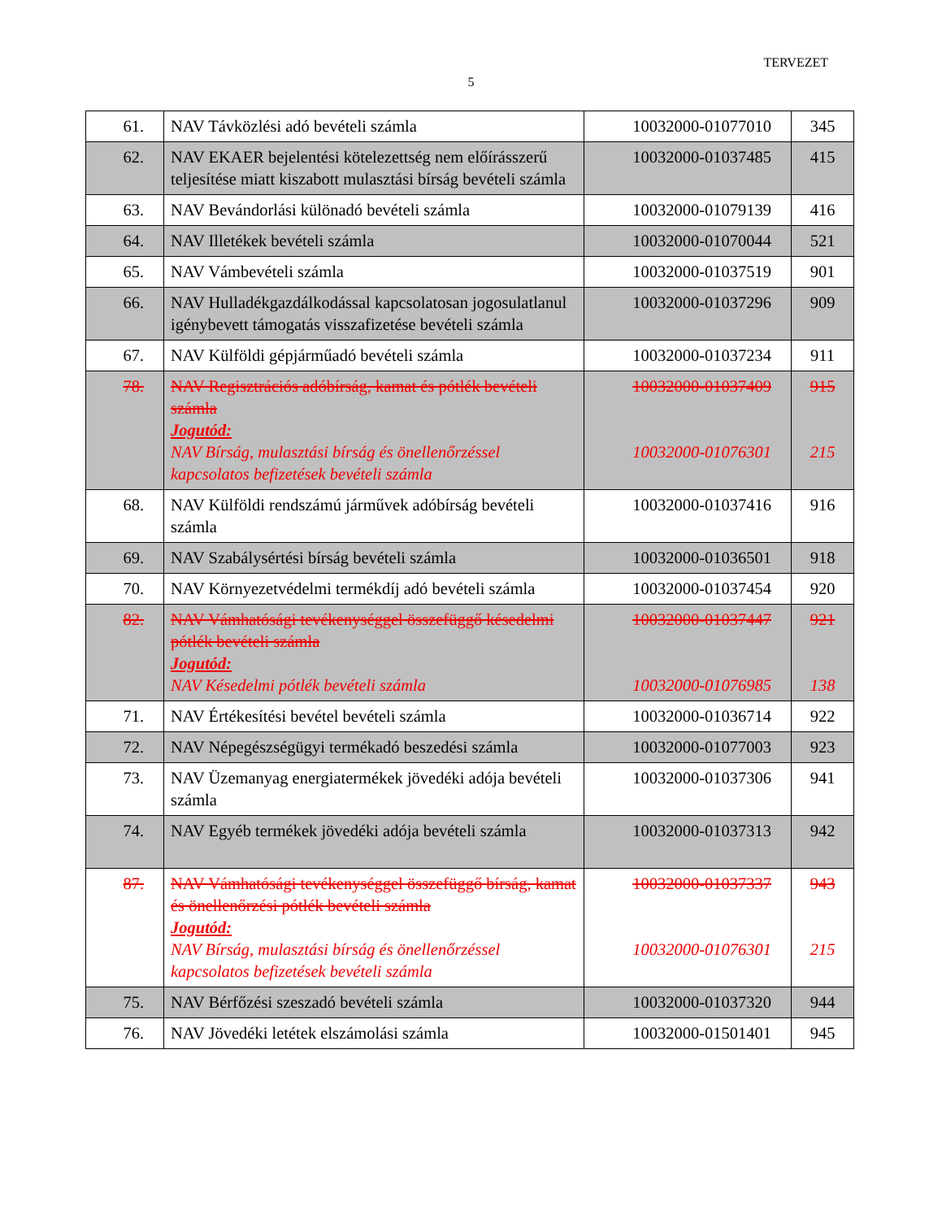TERVEZET
5
| 61. | NAV Távközlési adó bevételi számla | 10032000-01077010 | 345 |
| 62. | NAV EKAER bejelentési kötelezettség nem előírásszerű teljesítése miatt kiszabott mulasztási bírság bevételi számla | 10032000-01037485 | 415 |
| 63. | NAV Bevándorlási különadó bevételi számla | 10032000-01079139 | 416 |
| 64. | NAV Illetékek bevételi számla | 10032000-01070044 | 521 |
| 65. | NAV Vámbevételi számla | 10032000-01037519 | 901 |
| 66. | NAV Hulladékgazdálkodással kapcsolatosan jogosulatlanul igénybevett támogatás visszafizetése bevételi számla | 10032000-01037296 | 909 |
| 67. | NAV Külföldi gépjárműadó bevételi számla | 10032000-01037234 | 911 |
| 78. | NAV Regisztrációs adóbírság, kamat és pótlék bevételi számla Jogutód: NAV Bírság, mulasztási bírság és önellenőrzéssel kapcsolatos befizetések bevételi számla | 10032000-01037409 10032000-01076301 | 915 215 |
| 68. | NAV Külföldi rendszámú járművek adóbírság bevételi számla | 10032000-01037416 | 916 |
| 69. | NAV Szabálysértési bírság bevételi számla | 10032000-01036501 | 918 |
| 70. | NAV Környezetvédelmi termékdíj adó bevételi számla | 10032000-01037454 | 920 |
| 82. | NAV Vámhatósági tevékenységgel összefüggő késedelmi pótlék bevételi számla Jogutód: NAV Késedelmi pótlék bevételi számla | 10032000-01037447 10032000-01076985 | 921 138 |
| 71. | NAV Értékesítési bevétel bevételi számla | 10032000-01036714 | 922 |
| 72. | NAV Népegészségügyi termékadó beszedési számla | 10032000-01077003 | 923 |
| 73. | NAV Üzemanyag energiatermékek jövedéki adója bevételi számla | 10032000-01037306 | 941 |
| 74. | NAV Egyéb termékek jövedéki adója bevételi számla | 10032000-01037313 | 942 |
| 87. | NAV Vámhatósági tevékenységgel összefüggő bírság, kamat és önellenőrzési pótlék bevételi számla Jogutód: NAV Bírság, mulasztási bírság és önellenőrzéssel kapcsolatos befizetések bevételi számla | 10032000-01037337 10032000-01076301 | 943 215 |
| 75. | NAV Bérfőzési szeszadó bevételi számla | 10032000-01037320 | 944 |
| 76. | NAV Jövedéki letétek elszámolási számla | 10032000-01501401 | 945 |